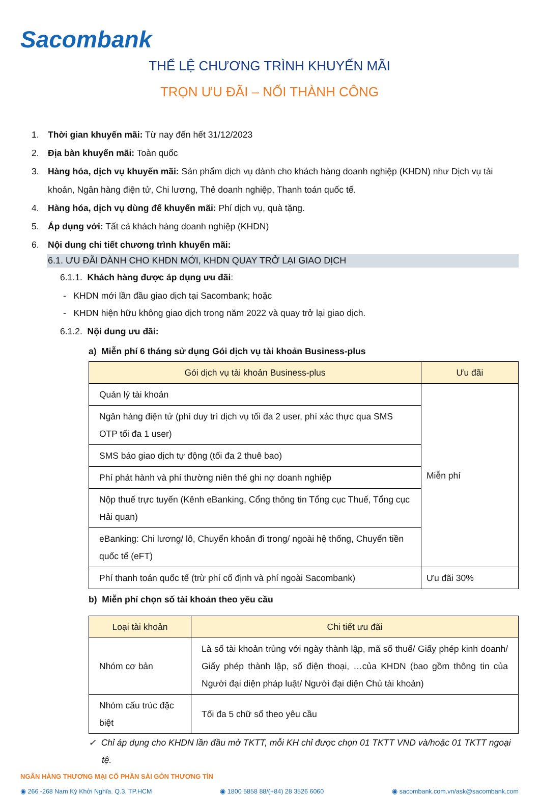Sacombank
THỂ LỆ CHƯƠNG TRÌNH KHUYẾN MÃI
TRỌN ƯU ĐÃI – NỐI THÀNH CÔNG
1. Thời gian khuyến mãi: Từ nay đến hết 31/12/2023
2. Địa bàn khuyến mãi: Toàn quốc
3. Hàng hóa, dịch vụ khuyến mãi: Sản phẩm dịch vụ dành cho khách hàng doanh nghiệp (KHDN) như Dịch vụ tài khoản, Ngân hàng điện tử, Chi lương, Thẻ doanh nghiệp, Thanh toán quốc tế.
4. Hàng hóa, dịch vụ dùng để khuyến mãi: Phí dịch vụ, quà tặng.
5. Áp dụng với: Tất cả khách hàng doanh nghiệp (KHDN)
6. Nội dung chi tiết chương trình khuyến mãi:
6.1. ƯU ĐÃI DÀNH CHO KHDN MỚI, KHDN QUAY TRỞ LẠI GIAO DỊCH
6.1.1. Khách hàng được áp dụng ưu đãi:
- KHDN mới lần đầu giao dịch tại Sacombank; hoặc
- KHDN hiện hữu không giao dịch trong năm 2022 và quay trở lại giao dịch.
6.1.2. Nội dung ưu đãi:
a) Miễn phí 6 tháng sử dụng Gói dịch vụ tài khoản Business-plus
| Gói dịch vụ tài khoản Business-plus | Ưu đãi |
| --- | --- |
| Quản lý tài khoản | Miễn phí |
| Ngân hàng điện tử (phí duy trì dịch vụ tối đa 2 user, phí xác thực qua SMS OTP tối đa 1 user) | |
| SMS báo giao dịch tự động (tối đa 2 thuê bao) | |
| Phí phát hành và phí thường niên thẻ ghi nợ doanh nghiệp | |
| Nộp thuế trực tuyến (Kênh eBanking, Cổng thông tin Tổng cục Thuế, Tổng cục Hải quan) | |
| eBanking: Chi lương/ lô, Chuyển khoản đi trong/ ngoài hệ thống, Chuyển tiền quốc tế (eFT) | |
| Phí thanh toán quốc tế (trừ phí cố định và phí ngoài Sacombank) | Ưu đãi 30% |
b) Miễn phí chọn số tài khoản theo yêu cầu
| Loại tài khoản | Chi tiết ưu đãi |
| --- | --- |
| Nhóm cơ bản | Là số tài khoản trùng với ngày thành lập, mã số thuế/ Giấy phép kinh doanh/ Giấy phép thành lập, số điện thoại, …của KHDN (bao gồm thông tin của Người đại diện pháp luật/ Người đại diện Chủ tài khoản) |
| Nhóm cấu trúc đặc biệt | Tối đa 5 chữ số theo yêu cầu |
✓ Chỉ áp dụng cho KHDN lần đầu mở TKTT, mỗi KH chỉ được chọn 01 TKTT VND và/hoặc 01 TKTT ngoại tệ.
NGÂN HÀNG THƯƠNG MẠI CỔ PHẦN SÀI GÒN THƯƠNG TÍN
◉ 266 -268 Nam Kỳ Khởi Nghĩa. Q.3, TP.HCM ◉ 1800 5858 88/(+84) 28 3526 6060 ◉ sacombank.com.vn/ask@sacombank.com